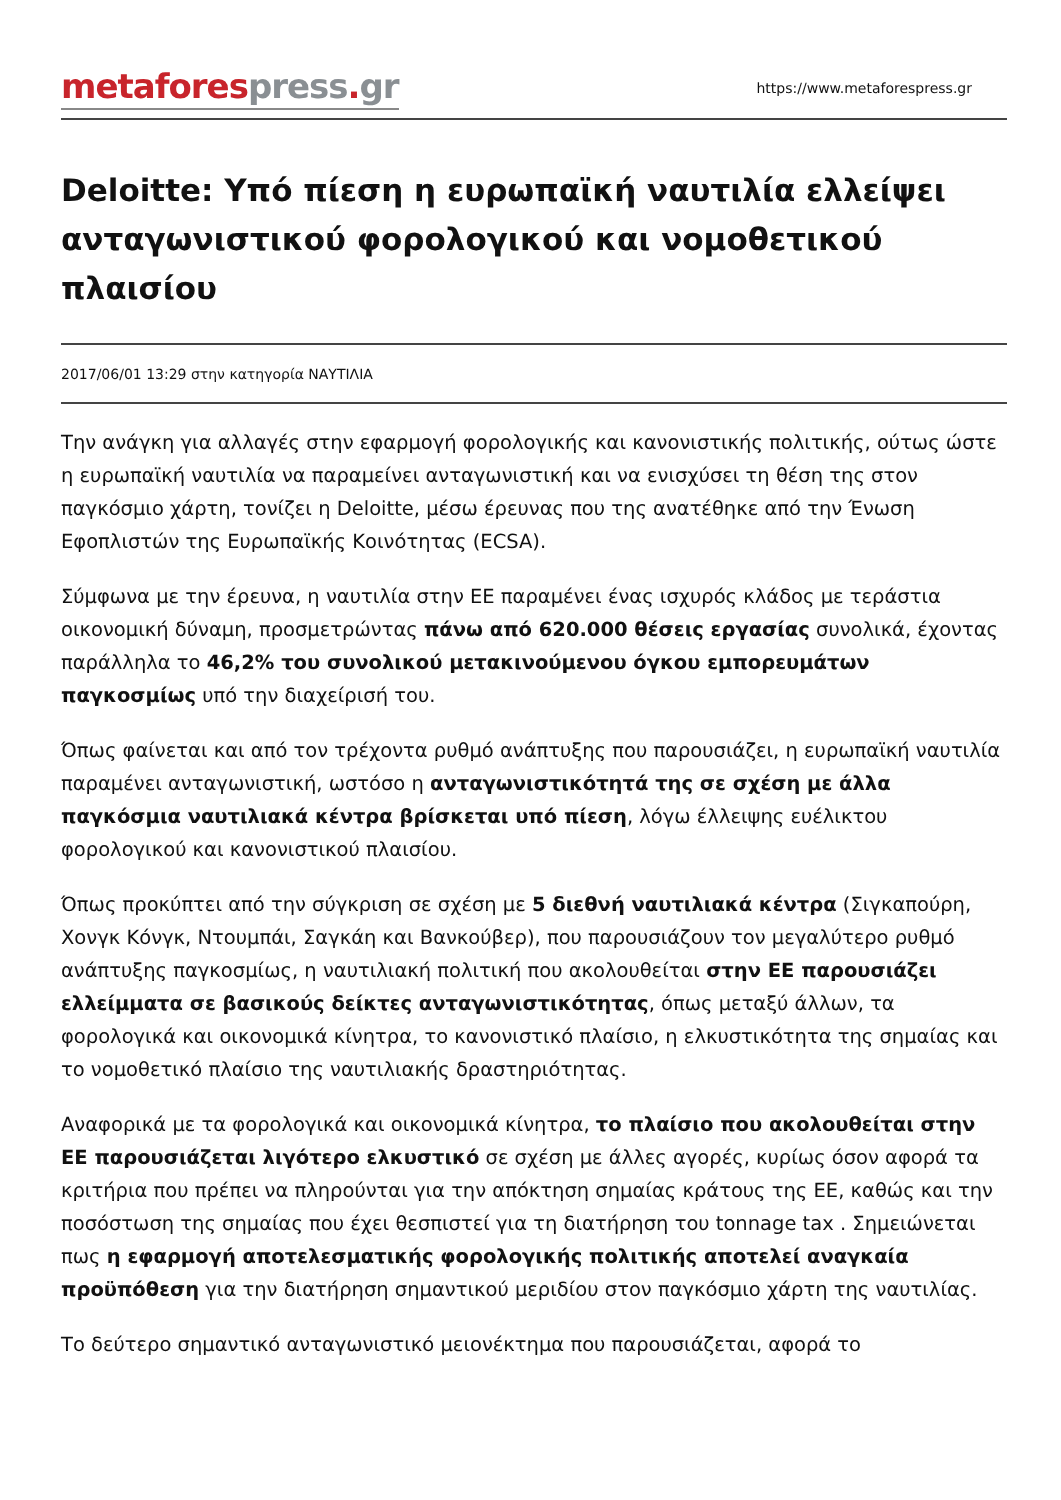metafores press. gr
https://www.metaforespress.gr
Deloitte: Υπό πίεση η ευρωπαϊκή ναυτιλία ελλείψει ανταγωνιστικού φορολογικού και νομοθετικού πλαισίου
2017/06/01 13:29 στην κατηγορία ΝΑΥΤΙΛΙΑ
Την ανάγκη για αλλαγές στην εφαρμογή φορολογικής και κανονιστικής πολιτικής, ούτως ώστε η ευρωπαϊκή ναυτιλία να παραμείνει ανταγωνιστική και να ενισχύσει τη θέση της στον παγκόσμιο χάρτη, τονίζει η Deloitte, μέσω έρευνας που της ανατέθηκε από την Ένωση Εφοπλιστών της Ευρωπαϊκής Κοινότητας (ECSA).
Σύμφωνα με την έρευνα, η ναυτιλία στην ΕΕ παραμένει ένας ισχυρός κλάδος με τεράστια οικονομική δύναμη, προσμετρώντας πάνω από 620.000 θέσεις εργασίας συνολικά, έχοντας παράλληλα το 46,2% του συνολικού μετακινούμενου όγκου εμπορευμάτων παγκοσμίως υπό την διαχείρισή του.
Όπως φαίνεται και από τον τρέχοντα ρυθμό ανάπτυξης που παρουσιάζει, η ευρωπαϊκή ναυτιλία παραμένει ανταγωνιστική, ωστόσο η ανταγωνιστικότητά της σε σχέση με άλλα παγκόσμια ναυτιλιακά κέντρα βρίσκεται υπό πίεση, λόγω έλλειψης ευέλικτου φορολογικού και κανονιστικού πλαισίου.
Όπως προκύπτει από την σύγκριση σε σχέση με 5 διεθνή ναυτιλιακά κέντρα (Σιγκαπούρη, Χονγκ Κόνγκ, Ντουμπάι, Σαγκάη και Βανκούβερ), που παρουσιάζουν τον μεγαλύτερο ρυθμό ανάπτυξης παγκοσμίως, η ναυτιλιακή πολιτική που ακολουθείται στην ΕΕ παρουσιάζει ελλείμματα σε βασικούς δείκτες ανταγωνιστικότητας, όπως μεταξύ άλλων, τα φορολογικά και οικονομικά κίνητρα, το κανονιστικό πλαίσιο, η ελκυστικότητα της σημαίας και το νομοθετικό πλαίσιο της ναυτιλιακής δραστηριότητας.
Αναφορικά με τα φορολογικά και οικονομικά κίνητρα, το πλαίσιο που ακολουθείται στην ΕΕ παρουσιάζεται λιγότερο ελκυστικό σε σχέση με άλλες αγορές, κυρίως όσον αφορά τα κριτήρια που πρέπει να πληρούνται για την απόκτηση σημαίας κράτους της ΕΕ, καθώς και την ποσόστωση της σημαίας που έχει θεσπιστεί για τη διατήρηση του tonnage tax . Σημειώνεται πως η εφαρμογή αποτελεσματικής φορολογικής πολιτικής αποτελεί αναγκαία προϋπόθεση για την διατήρηση σημαντικού μεριδίου στον παγκόσμιο χάρτη της ναυτιλίας.
Το δεύτερο σημαντικό ανταγωνιστικό μειονέκτημα που παρουσιάζεται, αφορά το